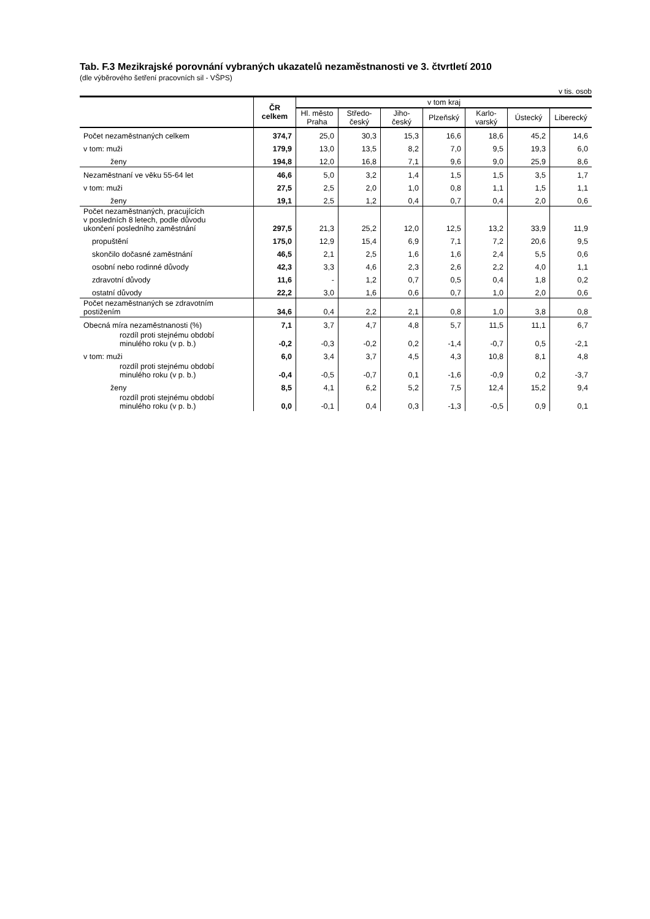Tab. F.3 Mezikrajské porovnání vybraných ukazatelů nezaměstnanosti ve 3. čtvrtletí 2010
(dle výběrového šetření pracovních sil - VŠPS)
v tis. osob
| | ČR celkem | v tom kraj | | | | | | |
| --- | --- | --- | --- | --- | --- | --- | --- | --- |
| | | Hl. město Praha | Středo- český | Jiho- český | Plzeňský | Karlo- varský | Ústecký | Liberecký |
| Počet nezaměstnaných celkem | 374,7 | 25,0 | 30,3 | 15,3 | 16,6 | 18,6 | 45,2 | 14,6 |
| v tom: muži | 179,9 | 13,0 | 13,5 | 8,2 | 7,0 | 9,5 | 19,3 | 6,0 |
| ženy | 194,8 | 12,0 | 16,8 | 7,1 | 9,6 | 9,0 | 25,9 | 8,6 |
| Nezaměstnaní ve věku 55-64 let | 46,6 | 5,0 | 3,2 | 1,4 | 1,5 | 1,5 | 3,5 | 1,7 |
| v tom: muži | 27,5 | 2,5 | 2,0 | 1,0 | 0,8 | 1,1 | 1,5 | 1,1 |
| ženy | 19,1 | 2,5 | 1,2 | 0,4 | 0,7 | 0,4 | 2,0 | 0,6 |
| Počet nezaměstnaných, pracujících v posledních 8 letech, podle důvodu ukončení posledního zaměstnání | 297,5 | 21,3 | 25,2 | 12,0 | 12,5 | 13,2 | 33,9 | 11,9 |
| propuštění | 175,0 | 12,9 | 15,4 | 6,9 | 7,1 | 7,2 | 20,6 | 9,5 |
| skončilo dočasné zaměstnání | 46,5 | 2,1 | 2,5 | 1,6 | 1,6 | 2,4 | 5,5 | 0,6 |
| osobní nebo rodinné důvody | 42,3 | 3,3 | 4,6 | 2,3 | 2,6 | 2,2 | 4,0 | 1,1 |
| zdravotní důvody | 11,6 | - | 1,2 | 0,7 | 0,5 | 0,4 | 1,8 | 0,2 |
| ostatní důvody | 22,2 | 3,0 | 1,6 | 0,6 | 0,7 | 1,0 | 2,0 | 0,6 |
| Počet nezaměstnaných se zdravotním postižením | 34,6 | 0,4 | 2,2 | 2,1 | 0,8 | 1,0 | 3,8 | 0,8 |
| Obecná míra nezaměstnanosti (%) | 7,1 | 3,7 | 4,7 | 4,8 | 5,7 | 11,5 | 11,1 | 6,7 |
| rozdíl proti stejnému období minulého roku (v p. b.) | -0,2 | -0,3 | -0,2 | 0,2 | -1,4 | -0,7 | 0,5 | -2,1 |
| v tom: muži | 6,0 | 3,4 | 3,7 | 4,5 | 4,3 | 10,8 | 8,1 | 4,8 |
| rozdíl proti stejnému období minulého roku (v p. b.) | -0,4 | -0,5 | -0,7 | 0,1 | -1,6 | -0,9 | 0,2 | -3,7 |
| ženy | 8,5 | 4,1 | 6,2 | 5,2 | 7,5 | 12,4 | 15,2 | 9,4 |
| rozdíl proti stejnému období minulého roku (v p. b.) | 0,0 | -0,1 | 0,4 | 0,3 | -1,3 | -0,5 | 0,9 | 0,1 |